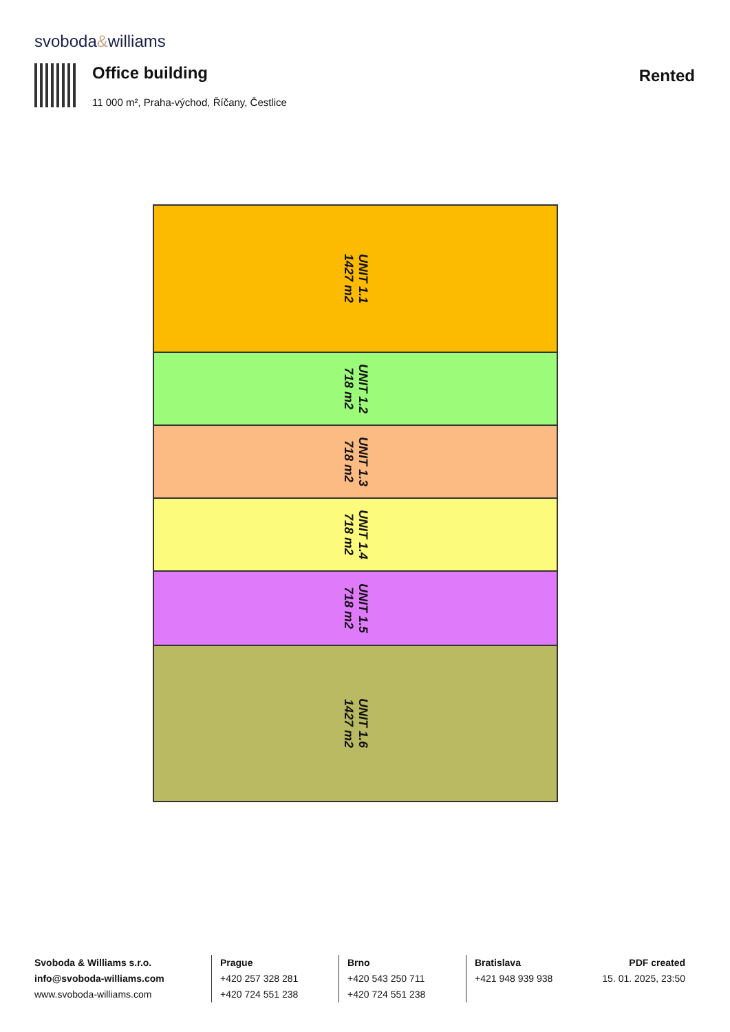svoboda&williams
Office building
11 000 m², Praha-východ, Říčany, Čestlice
Rented
UNIT 1.1
1427 m2
UNIT 1.2
718 m2
UNIT 1.3
718 m2
UNIT 1.4
718 m2
UNIT 1.5
718 m2
UNIT 1.6
1427 m2
Svoboda & Williams s.r.o.
info@svoboda-williams.com
www.svoboda-williams.com
Prague
+420 257 328 281
+420 724 551 238
Brno
+420 543 250 711
+420 724 551 238
Bratislava
+421 948 939 938
PDF created
15. 01. 2025, 23:50